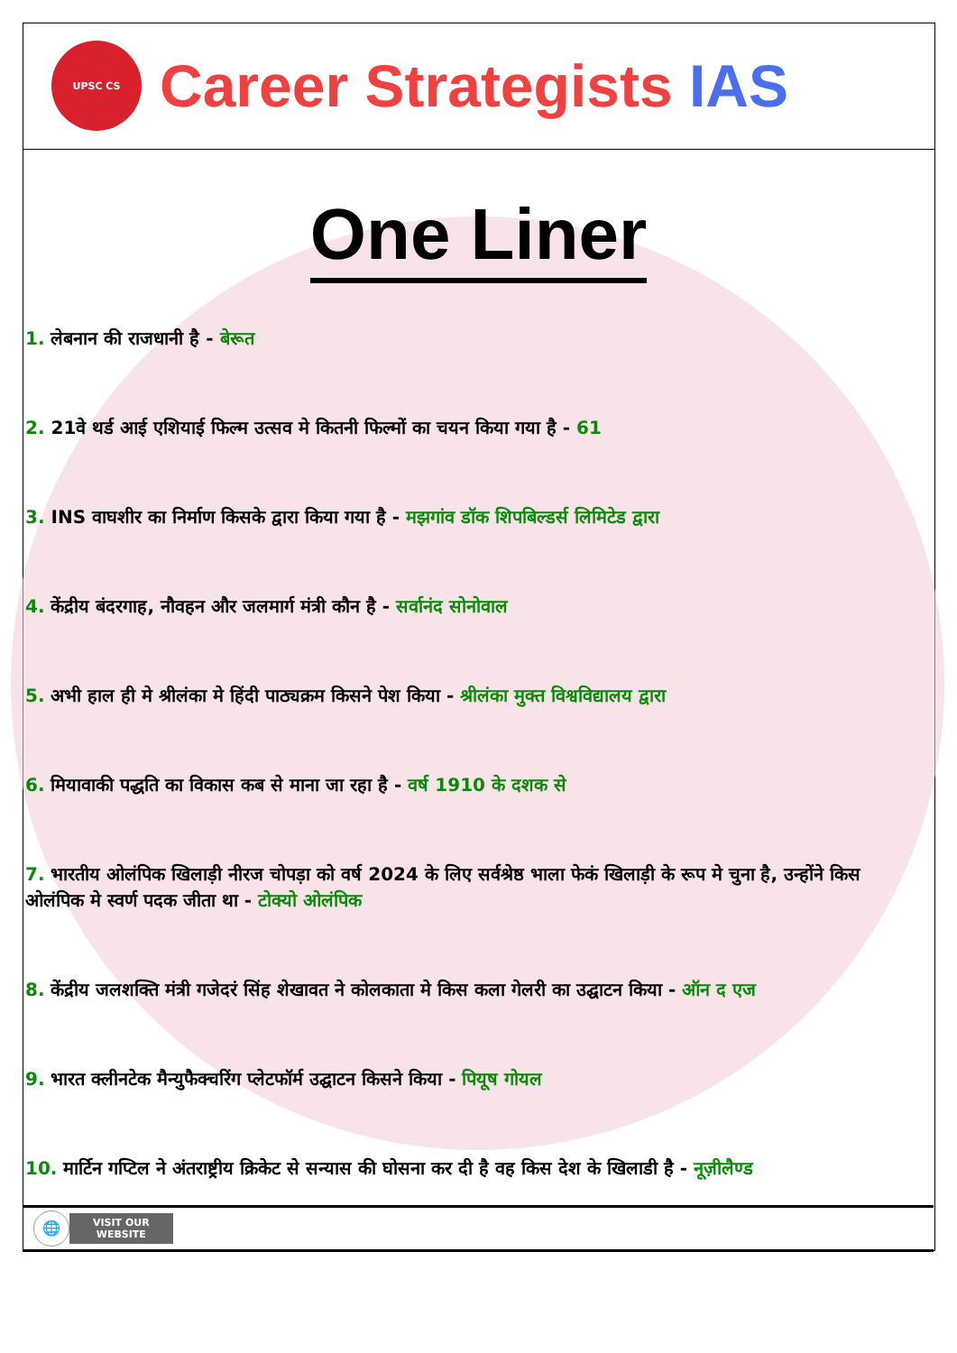UPSC CS
Career Strategists IAS
One Liner
1. लेबनान की राजधानी है - बेरूत
2. 21वे थर्ड आई एशियाई फिल्म उत्सव मे कितनी फिल्मों का चयन किया गया है - 61
3. INS वाघशीर का निर्माण किसके द्वारा किया गया है - मझगांव डॉक शिपबिल्डर्स लिमिटेड द्वारा
4. केंद्रीय बंदरगाह, नौवहन और जलमार्ग मंत्री कौन है - सर्वानंद सोनोवाल
5. अभी हाल ही मे श्रीलंका मे हिंदी पाठ्यक्रम किसने पेश किया - श्रीलंका मुक्त विश्वविद्यालय द्वारा
6. मियावाकी पद्धति का विकास कब से माना जा रहा है - वर्ष 1910 के दशक से
7. भारतीय ओलंपिक खिलाड़ी नीरज चोपड़ा को वर्ष 2024 के लिए सर्वश्रेष्ठ भाला फेकं खिलाड़ी के रूप मे चुना है, उन्होंने किस ओलंपिक मे स्वर्ण पदक जीता था - टोक्यो ओलंपिक
8. केंद्रीय जलशक्ति मंत्री गजेदरं सिंह शेखावत ने कोलकाता मे किस कला गेलरी का उद्घाटन किया - ऑन द एज
9. भारत क्लीनटेक मैन्युफैक्चरिंग प्लेटफॉर्म उद्घाटन किसने किया - पियूष गोयल
10. मार्टिन गप्टिल ने अंतराष्ट्रीय क्रिकेट से सन्यास की घोसना कर दी है वह किस देश के खिलाडी है - नूज़ीलैण्ड
🌐
VISIT OUR
WEBSITE